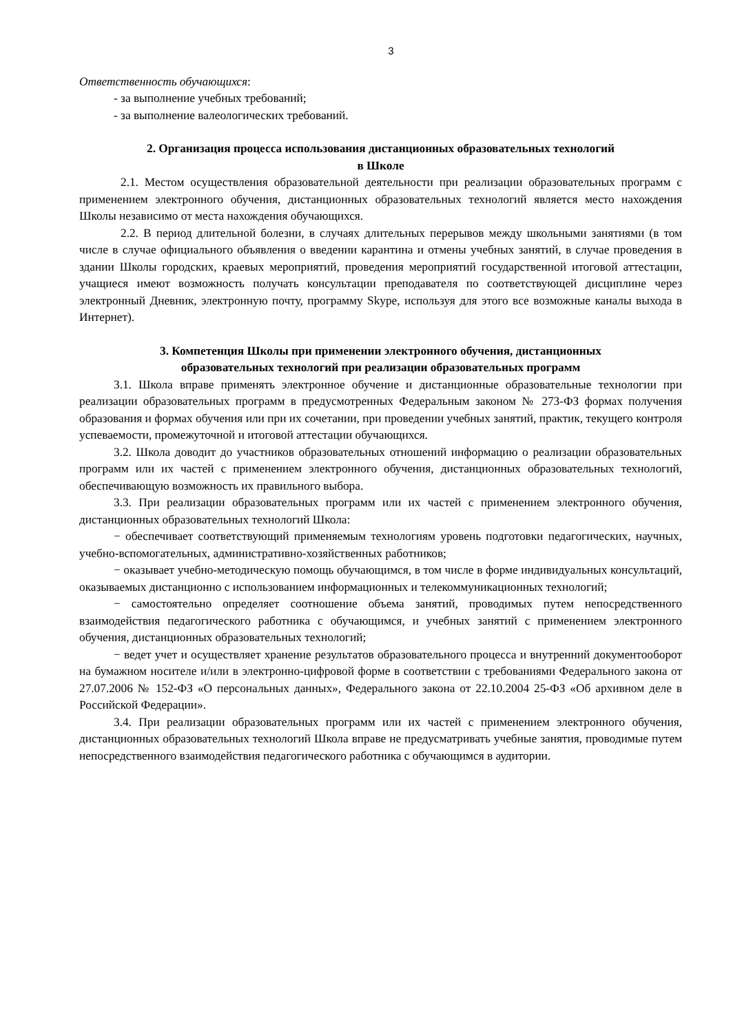3
Ответственность обучающихся:
- за выполнение учебных требований;
- за выполнение валеологических требований.
2. Организация процесса использования дистанционных образовательных технологий
в Школе
2.1. Местом осуществления образовательной деятельности при реализации образовательных программ с применением электронного обучения, дистанционных образовательных технологий является место нахождения Школы независимо от места нахождения обучающихся.
2.2. В период длительной болезни, в случаях длительных перерывов между школьными занятиями (в том числе в случае официального объявления о введении карантина и отмены учебных занятий, в случае проведения в здании Школы городских, краевых мероприятий, проведения мероприятий государственной итоговой аттестации, учащиеся имеют возможность получать консультации преподавателя по соответствующей дисциплине через электронный Дневник, электронную почту, программу Skype, используя для этого все возможные каналы выхода в Интернет).
3. Компетенция Школы при применении электронного обучения, дистанционных
образовательных технологий при реализации образовательных программ
3.1. Школа вправе применять электронное обучение и дистанционные образовательные технологии при реализации образовательных программ в предусмотренных Федеральным законом № 273-ФЗ формах получения образования и формах обучения или при их сочетании, при проведении учебных занятий, практик, текущего контроля успеваемости, промежуточной и итоговой аттестации обучающихся.
3.2. Школа доводит до участников образовательных отношений информацию о реализации образовательных программ или их частей с применением электронного обучения, дистанционных образовательных технологий, обеспечивающую возможность их правильного выбора.
3.3. При реализации образовательных программ или их частей с применением электронного обучения, дистанционных образовательных технологий Школа:
− обеспечивает соответствующий применяемым технологиям уровень подготовки педагогических, научных, учебно-вспомогательных, административно-хозяйственных работников;
− оказывает учебно-методическую помощь обучающимся, в том числе в форме индивидуальных консультаций, оказываемых дистанционно с использованием информационных и телекоммуникационных технологий;
− самостоятельно определяет соотношение объема занятий, проводимых путем непосредственного взаимодействия педагогического работника с обучающимся, и учебных занятий с применением электронного обучения, дистанционных образовательных технологий;
− ведет учет и осуществляет хранение результатов образовательного процесса и внутренний документооборот на бумажном носителе и/или в электронно-цифровой форме в соответствии с требованиями Федерального закона от 27.07.2006 № 152-ФЗ «О персональных данных», Федерального закона от 22.10.2004 25-ФЗ «Об архивном деле в Российской Федерации».
3.4. При реализации образовательных программ или их частей с применением электронного обучения, дистанционных образовательных технологий Школа вправе не предусматривать учебные занятия, проводимые путем непосредственного взаимодействия педагогического работника с обучающимся в аудитории.